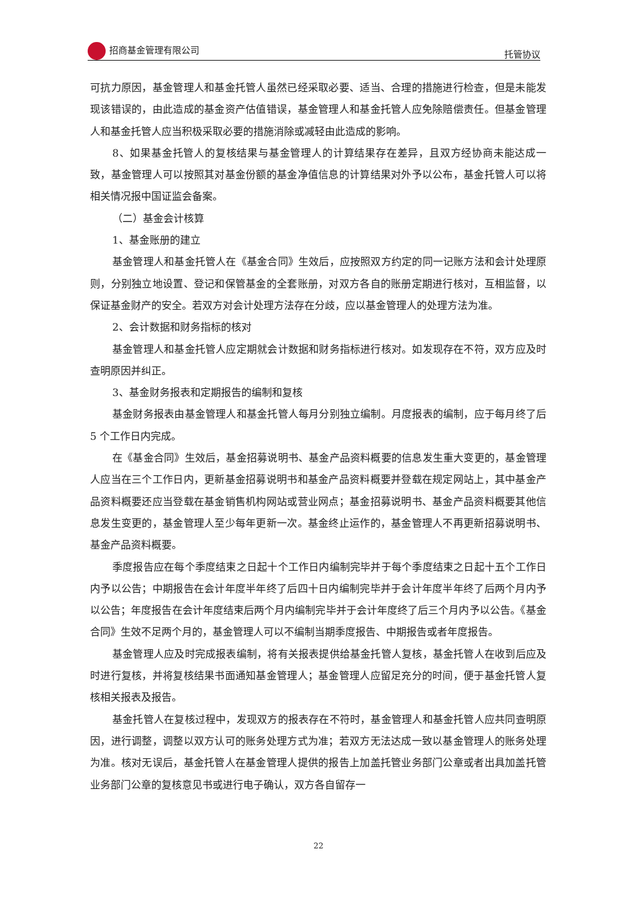招商基金管理有限公司 托管协议
可抗力原因，基金管理人和基金托管人虽然已经采取必要、适当、合理的措施进行检查，但是未能发现该错误的，由此造成的基金资产估值错误，基金管理人和基金托管人应免除赔偿责任。但基金管理人和基金托管人应当积极采取必要的措施消除或减轻由此造成的影响。
8、如果基金托管人的复核结果与基金管理人的计算结果存在差异，且双方经协商未能达成一致，基金管理人可以按照其对基金份额的基金净值信息的计算结果对外予以公布，基金托管人可以将相关情况报中国证监会备案。
（二）基金会计核算
1、基金账册的建立
基金管理人和基金托管人在《基金合同》生效后，应按照双方约定的同一记账方法和会计处理原则，分别独立地设置、登记和保管基金的全套账册，对双方各自的账册定期进行核对，互相监督，以保证基金财产的安全。若双方对会计处理方法存在分歧，应以基金管理人的处理方法为准。
2、会计数据和财务指标的核对
基金管理人和基金托管人应定期就会计数据和财务指标进行核对。如发现存在不符，双方应及时查明原因并纠正。
3、基金财务报表和定期报告的编制和复核
基金财务报表由基金管理人和基金托管人每月分别独立编制。月度报表的编制，应于每月终了后 5 个工作日内完成。
在《基金合同》生效后，基金招募说明书、基金产品资料概要的信息发生重大变更的，基金管理人应当在三个工作日内，更新基金招募说明书和基金产品资料概要并登载在规定网站上，其中基金产品资料概要还应当登载在基金销售机构网站或营业网点；基金招募说明书、基金产品资料概要其他信息发生变更的，基金管理人至少每年更新一次。基金终止运作的，基金管理人不再更新招募说明书、基金产品资料概要。
季度报告应在每个季度结束之日起十个工作日内编制完毕并于每个季度结束之日起十五个工作日内予以公告；中期报告在会计年度半年终了后四十日内编制完毕并于会计年度半年终了后两个月内予以公告；年度报告在会计年度结束后两个月内编制完毕并于会计年度终了后三个月内予以公告。《基金合同》生效不足两个月的，基金管理人可以不编制当期季度报告、中期报告或者年度报告。
基金管理人应及时完成报表编制，将有关报表提供给基金托管人复核，基金托管人在收到后应及时进行复核，并将复核结果书面通知基金管理人；基金管理人应留足充分的时间，便于基金托管人复核相关报表及报告。
基金托管人在复核过程中，发现双方的报表存在不符时，基金管理人和基金托管人应共同查明原因，进行调整，调整以双方认可的账务处理方式为准；若双方无法达成一致以基金管理人的账务处理为准。核对无误后，基金托管人在基金管理人提供的报告上加盖托管业务部门公章或者出具加盖托管业务部门公章的复核意见书或进行电子确认，双方各自留存一
22